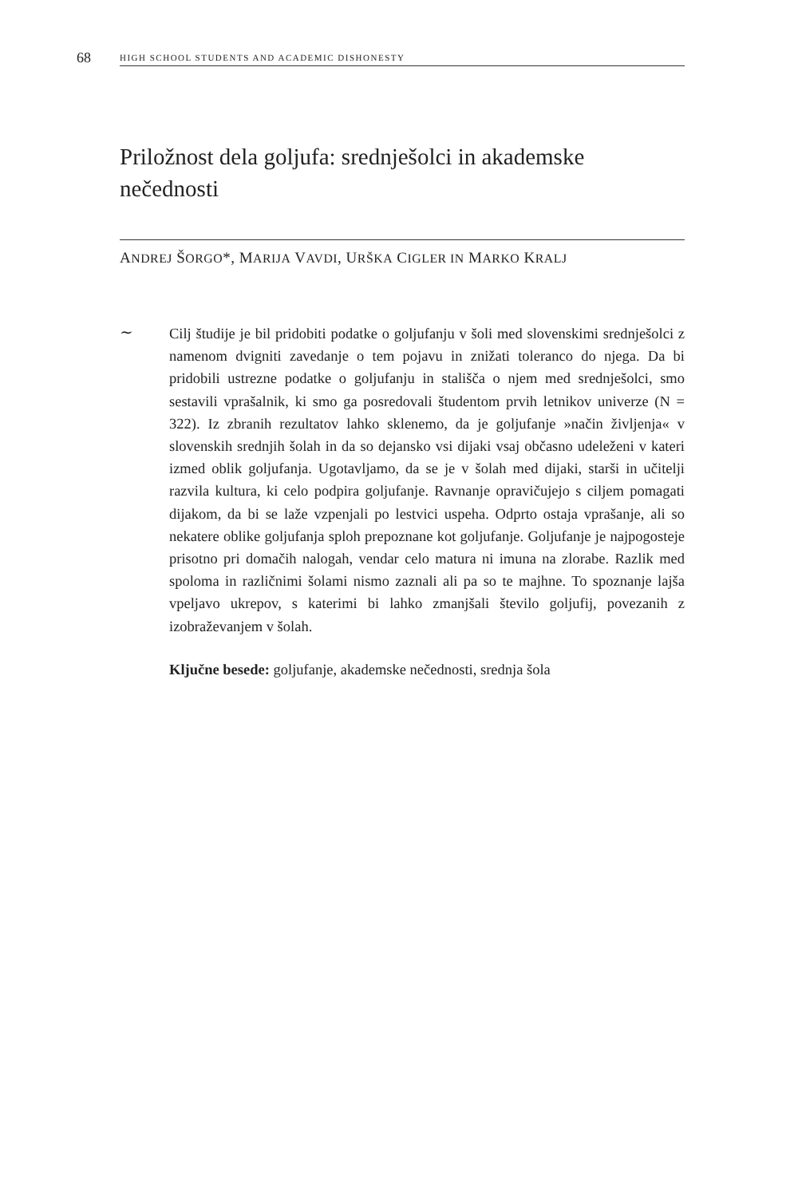68 HIGH SCHOOL STUDENTS AND ACADEMIC DISHONESTY
Priložnost dela goljufa: srednješolci in akademske nečednosti
ANDREJ ŠORGO*, MARIJA VAVDI, URŠKA CIGLER IN MARKO KRALJ
∼
Cilj študije je bil pridobiti podatke o goljufanju v šoli med slovenskimi srednješolci z namenom dvigniti zavedanje o tem pojavu in znižati toleranco do njega. Da bi pridobili ustrezne podatke o goljufanju in stališča o njem med srednješolci, smo sestavili vprašalnik, ki smo ga posredovali študentom prvih letnikov univerze (N = 322). Iz zbranih rezultatov lahko sklenemo, da je goljufanje »način življenja« v slovenskih srednjih šolah in da so dejansko vsi dijaki vsaj občasno udeleženi v kateri izmed oblik goljufanja. Ugotavljamo, da se je v šolah med dijaki, starši in učitelji razvila kultura, ki celo podpira goljufanje. Ravnanje opravičujejo s ciljem pomagati dijakom, da bi se laže vzpenjali po lestvici uspeha. Odprto ostaja vprašanje, ali so nekatere oblike goljufanja sploh prepoznane kot goljufanje. Goljufanje je najpogosteje prisotno pri domačih nalogah, vendar celo matura ni imuna na zlorabe. Razlik med spoloma in različnimi šolami nismo zaznali ali pa so te majhne. To spoznanje lajša vpeljavo ukrepov, s katerimi bi lahko zmanjšali število goljufij, povezanih z izobraževanjem v šolah.
Ključne besede: goljufanje, akademske nečednosti, srednja šola